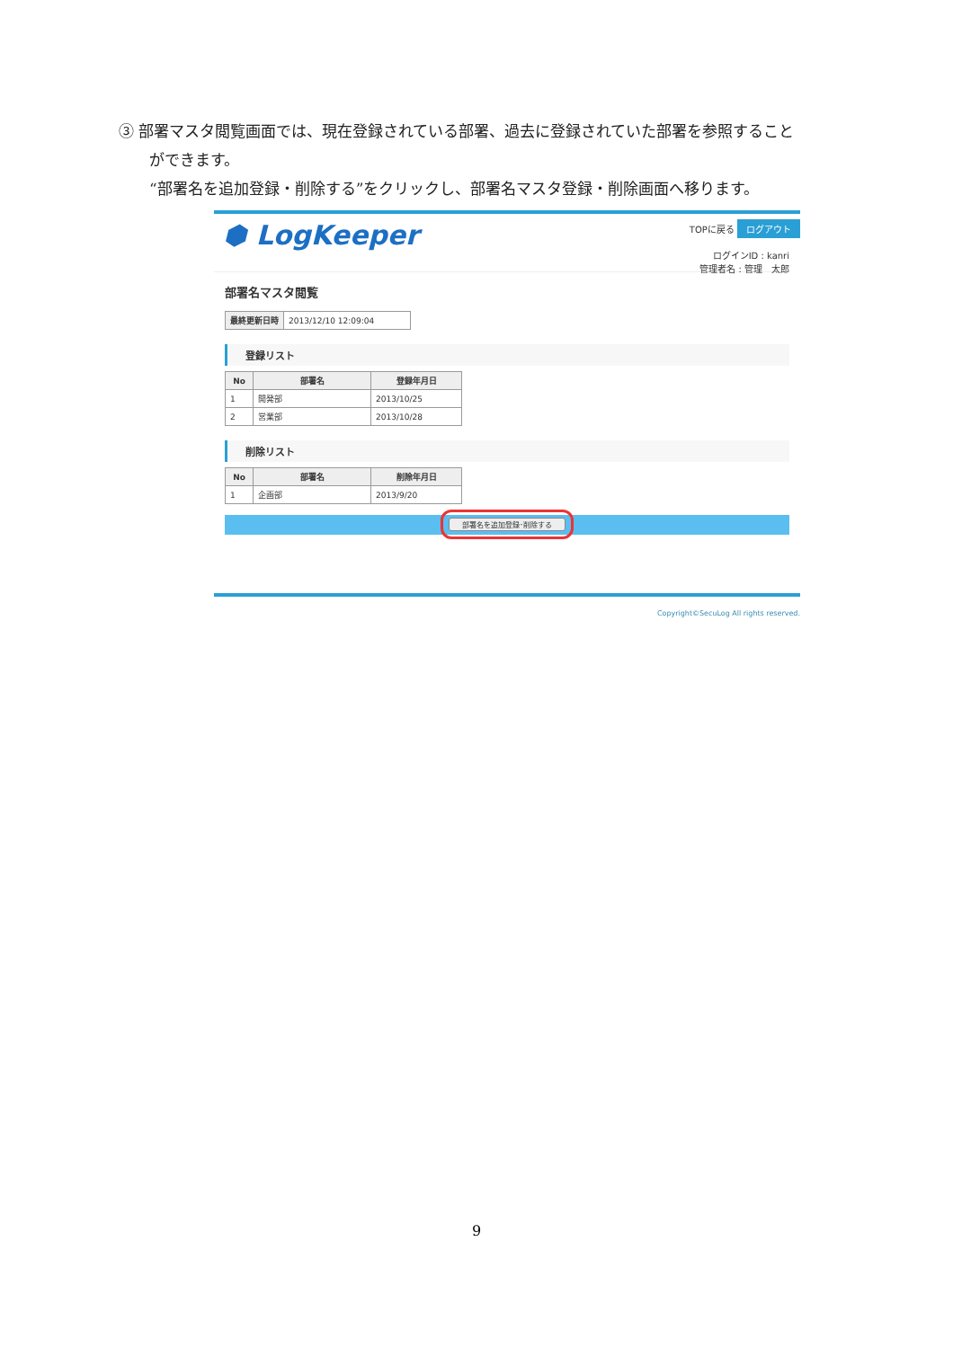③ 部署マスタ閲覧画面では、現在登録されている部署、過去に登録されていた部署を参照すること
ができます。
“部署名を追加登録・削除する”をクリックし、部署名マスタ登録・削除画面へ移ります。
⬢ LogKeeper
TOPに戻る ログアウト
ログインID : kanri
管理者名 : 管理　太郎
部署名マスタ閲覧
| 最終更新日時 | 2013/12/10 12:09:04 |
登録リスト
| No | 部署名 | 登録年月日 |
| --- | --- | --- |
| 1 | 開発部 | 2013/10/25 |
| 2 | 営業部 | 2013/10/28 |
削除リスト
| No | 部署名 | 削除年月日 |
| --- | --- | --- |
| 1 | 企画部 | 2013/9/20 |
部署名を追加登録･削除する
Copyright©SecuLog All rights reserved.
9